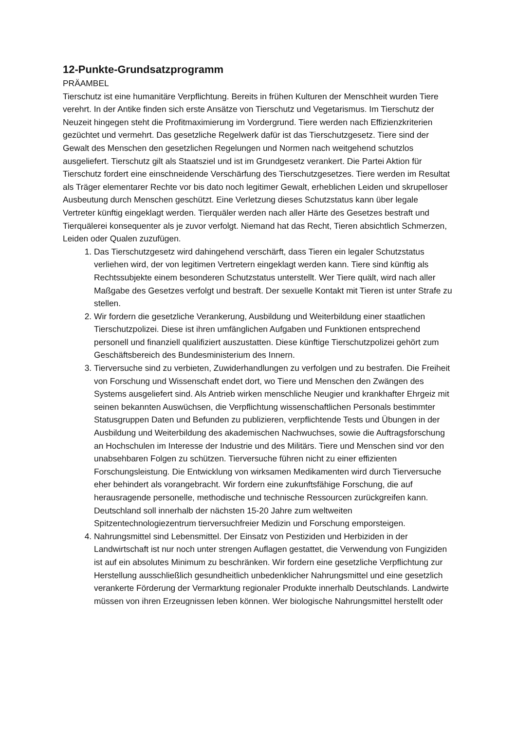12-Punkte-Grundsatzprogramm
PRÄAMBEL
Tierschutz ist eine humanitäre Verpflichtung. Bereits in frühen Kulturen der Menschheit wurden Tiere verehrt. In der Antike finden sich erste Ansätze von Tierschutz und Vegetarismus. Im Tierschutz der Neuzeit hingegen steht die Profitmaximierung im Vordergrund. Tiere werden nach Effizienzkriterien gezüchtet und vermehrt. Das gesetzliche Regelwerk dafür ist das Tierschutzgesetz. Tiere sind der Gewalt des Menschen den gesetzlichen Regelungen und Normen nach weitgehend schutzlos ausgeliefert. Tierschutz gilt als Staatsziel und ist im Grundgesetz verankert. Die Partei Aktion für Tierschutz fordert eine einschneidende Verschärfung des Tierschutzgesetzes. Tiere werden im Resultat als Träger elementarer Rechte vor bis dato noch legitimer Gewalt, erheblichen Leiden und skrupelloser Ausbeutung durch Menschen geschützt. Eine Verletzung dieses Schutzstatus kann über legale Vertreter künftig eingeklagt werden. Tierquäler werden nach aller Härte des Gesetzes bestraft und Tierquälerei konsequenter als je zuvor verfolgt. Niemand hat das Recht, Tieren absichtlich Schmerzen, Leiden oder Qualen zuzufügen.
1. Das Tierschutzgesetz wird dahingehend verschärft, dass Tieren ein legaler Schutzstatus verliehen wird, der von legitimen Vertretern eingeklagt werden kann. Tiere sind künftig als Rechtssubjekte einem besonderen Schutzstatus unterstellt. Wer Tiere quält, wird nach aller Maßgabe des Gesetzes verfolgt und bestraft. Der sexuelle Kontakt mit Tieren ist unter Strafe zu stellen.
2. Wir fordern die gesetzliche Verankerung, Ausbildung und Weiterbildung einer staatlichen Tierschutzpolizei. Diese ist ihren umfänglichen Aufgaben und Funktionen entsprechend personell und finanziell qualifiziert auszustatten. Diese künftige Tierschutzpolizei gehört zum Geschäftsbereich des Bundesministerium des Innern.
3. Tierversuche sind zu verbieten, Zuwiderhandlungen zu verfolgen und zu bestrafen. Die Freiheit von Forschung und Wissenschaft endet dort, wo Tiere und Menschen den Zwängen des Systems ausgeliefert sind. Als Antrieb wirken menschliche Neugier und krankhafter Ehrgeiz mit seinen bekannten Auswüchsen, die Verpflichtung wissenschaftlichen Personals bestimmter Statusgruppen Daten und Befunden zu publizieren, verpflichtende Tests und Übungen in der Ausbildung und Weiterbildung des akademischen Nachwuchses, sowie die Auftragsforschung an Hochschulen im Interesse der Industrie und des Militärs. Tiere und Menschen sind vor den unabsehbaren Folgen zu schützen. Tierversuche führen nicht zu einer effizienten Forschungsleistung. Die Entwicklung von wirksamen Medikamenten wird durch Tierversuche eher behindert als vorangebracht. Wir fordern eine zukunftsfähige Forschung, die auf herausragende personelle, methodische und technische Ressourcen zurückgreifen kann. Deutschland soll innerhalb der nächsten 15-20 Jahre zum weltweiten Spitzentechnologiezentrum tierversuchfreier Medizin und Forschung emporsteigen.
4. Nahrungsmittel sind Lebensmittel. Der Einsatz von Pestiziden und Herbiziden in der Landwirtschaft ist nur noch unter strengen Auflagen gestattet, die Verwendung von Fungiziden ist auf ein absolutes Minimum zu beschränken. Wir fordern eine gesetzliche Verpflichtung zur Herstellung ausschließlich gesundheitlich unbedenklicher Nahrungsmittel und eine gesetzlich verankerte Förderung der Vermarktung regionaler Produkte innerhalb Deutschlands. Landwirte müssen von ihren Erzeugnissen leben können. Wer biologische Nahrungsmittel herstellt oder